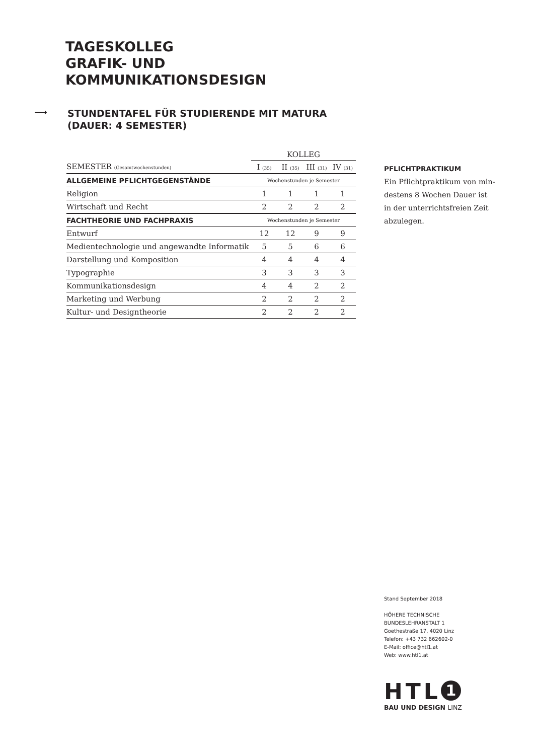TAGESKOLLEG
GRAFIK- UND
KOMMUNIKATIONSDESIGN
⟶
STUNDENTAFEL FÜR STUDIERENDE MIT MATURA
(DAUER: 4 SEMESTER)
| | KOLLEG | | | |
| SEMESTER (Gesamtwochenstunden) | I (35) | II (35) | III (31) | IV (31) |
| ALLGEMEINE PFLICHTGEGENSTÄNDE | Wochenstunden je Semester | | | |
| Religion | 1 | 1 | 1 | 1 |
| Wirtschaft und Recht | 2 | 2 | 2 | 2 |
| FACHTHEORIE UND FACHPRAXIS | Wochenstunden je Semester | | | |
| Entwurf | 12 | 12 | 9 | 9 |
| Medientechnologie und angewandte Informatik | 5 | 5 | 6 | 6 |
| Darstellung und Komposition | 4 | 4 | 4 | 4 |
| Typographie | 3 | 3 | 3 | 3 |
| Kommunikationsdesign | 4 | 4 | 2 | 2 |
| Marketing und Werbung | 2 | 2 | 2 | 2 |
| Kultur- und Designtheorie | 2 | 2 | 2 | 2 |
PFLICHTPRAKTIKUM
Ein Pflichtpraktikum von min-
destens 8 Wochen Dauer ist
in der unterrichtsfreien Zeit
abzulegen.
Stand September 2018
HÖHERE TECHNISCHE
BUNDESLEHRANSTALT 1
Goethestraße 17, 4020 Linz
Telefon: +43 732 662602-0
E-Mail: office@htl1.at
Web: www.htl1.at
HTL 1
BAU UND DESIGN LINZ